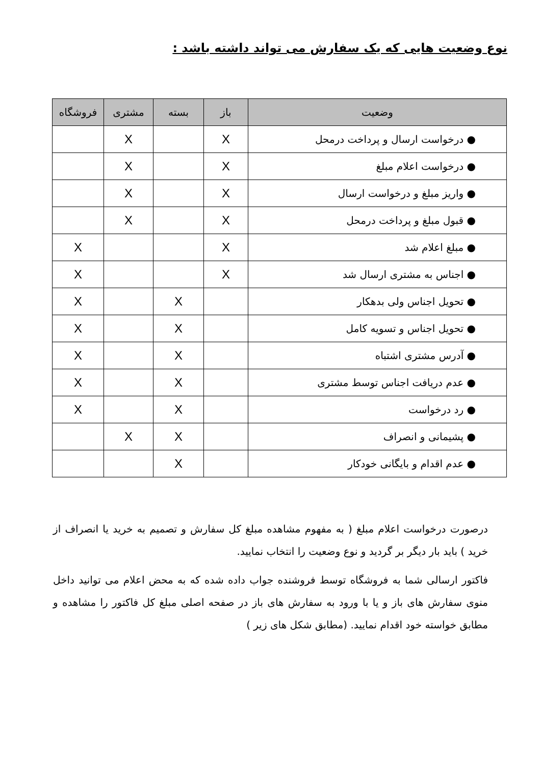نوع وضعیت هایی که یک سفارش می تواند داشته باشد :
| وضعیت | باز | بسته | مشتری | فروشگاه |
| --- | --- | --- | --- | --- |
| ● درخواست ارسال و پرداخت درمحل | X | | X | |
| ● درخواست اعلام مبلغ | X | | X | |
| ● واریز مبلغ و درخواست ارسال | X | | X | |
| ● قبول مبلغ و پرداخت درمحل | X | | X | |
| ● مبلغ اعلام شد | X | | | X |
| ● اجناس به مشتری ارسال شد | X | | | X |
| ● تحویل اجناس ولی بدهکار | | X | | X |
| ● تحویل اجناس و تسویه کامل | | X | | X |
| ● آدرس مشتری اشتباه | | X | | X |
| ● عدم دریافت اجناس توسط مشتری | | X | | X |
| ● رد درخواست | | X | | X |
| ● پشیمانی و انصراف | | X | X | |
| ● عدم اقدام و بایگانی خودکار | | X | | |
درصورت درخواست اعلام مبلغ ( به مفهوم مشاهده مبلغ کل سفارش و تصمیم به خرید یا انصراف از خرید ) باید بار دیگر بر گردید و نوع وضعیت را انتخاب نمایید.
فاکتور ارسالی شما به فروشگاه توسط فروشنده جواب داده شده که به محض اعلام می توانید داخل منوی سفارش های باز و یا با ورود به سفارش های باز در صفحه اصلی مبلغ کل فاکتور را مشاهده و مطابق خواسته خود اقدام نمایید. (مطابق شکل های زیر )